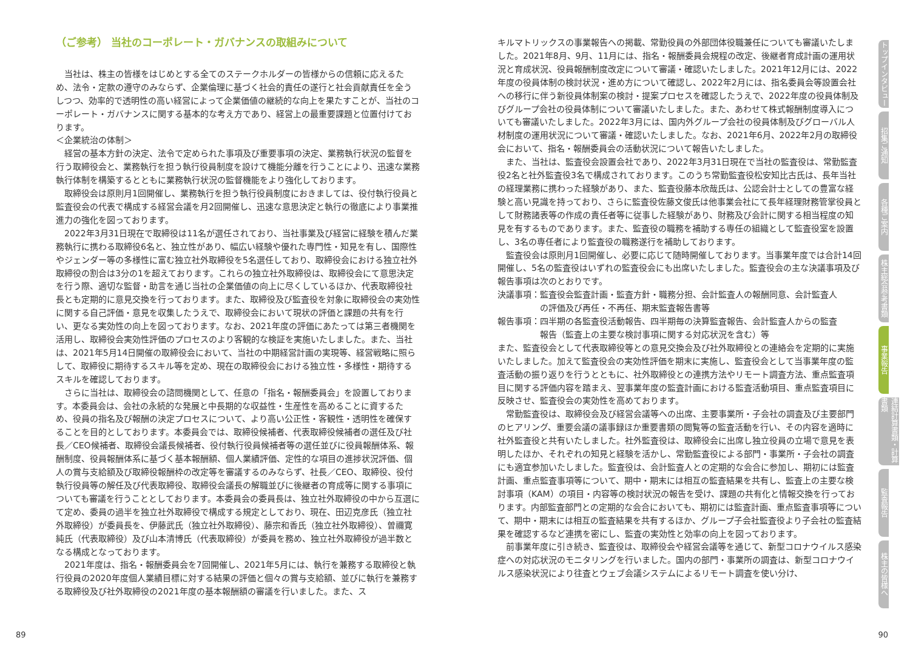（ご参考） 当社のコーポレート・ガバナンスの取組みについて
当社は、株主の皆様をはじめとする全てのステークホルダーの皆様からの信頼に応えるため、法令・定款の遵守のみならず、企業倫理に基づく社会的責任の遂行と社会貢献責任を全うしつつ、効率的で透明性の高い経営によって企業価値の継続的な向上を果たすことが、当社のコーポレート・ガバナンスに関する基本的な考え方であり、経営上の最重要課題と位置付けております。
＜企業統治の体制＞
経営の基本方針の決定、法令で定められた事項及び重要事項の決定、業務執行状況の監督を行う取締役会と、業務執行を担う執行役員制度を設けて機能分離を行うことにより、迅速な業務執行体制を構築するとともに業務執行状況の監督機能をより強化しております。
取締役会は原則月1回開催し、業務執行を担う執行役員制度におきましては、役付執行役員と監査役会の代表で構成する経営会議を月2回開催し、迅速な意思決定と執行の徹底により事業推進力の強化を図っております。
2022年3月31日現在で取締役は11名が選任されており、当社事業及び経営に経験を積んだ業務執行に携わる取締役6名と、独立性があり、幅広い経験や優れた専門性・知見を有し、国際性やジェンダー等の多様性に富む独立社外取締役を5名選任しており、取締役会における独立社外取締役の割合は3分の1を超えております。これらの独立社外取締役は、取締役会にて意思決定を行う際、適切な監督・助言を通じ当社の企業価値の向上に尽くしているほか、代表取締役社長とも定期的に意見交換を行っております。また、取締役及び監査役を対象に取締役会の実効性に関する自己評価・意見を収集したうえで、取締役会において現状の評価と課題の共有を行い、更なる実効性の向上を図っております。なお、2021年度の評価にあたっては第三者機関を活用し、取締役会実効性評価のプロセスのより客観的な検証を実施いたしました。また、当社は、2021年5月14日開催の取締役会において、当社の中期経営計画の実現等、経営戦略に照らして、取締役に期待するスキル等を定め、現在の取締役会における独立性・多様性・期待するスキルを確認しております。
さらに当社は、取締役会の諮問機関として、任意の「指名・報酬委員会」を設置しております。本委員会は、会社の永続的な発展と中長期的な収益性・生産性を高めることに資するため、役員の指名及び報酬の決定プロセスについて、より高い公正性・客観性・透明性を確保することを目的としております。本委員会では、取締役候補者、代表取締役候補者の選任及び社長／CEO候補者、取締役会議長候補者、役付執行役員候補者等の選任並びに役員報酬体系、報酬制度、役員報酬体系に基づく基本報酬額、個人業績評価、定性的な項目の進捗状況評価、個人の賞与支給額及び取締役報酬枠の改定等を審議するのみならず、社長／CEO、取締役、役付執行役員等の解任及び代表取締役、取締役会議長の解職並びに後継者の育成等に関する事項についても審議を行うこととしております。本委員会の委員長は、独立社外取締役の中から互選にて定め、委員の過半を独立社外取締役で構成する規定としており、現在、田辺克彦氏（独立社外取締役）が委員長を、伊藤武氏（独立社外取締役）、藤宗和香氏（独立社外取締役）、曽禰寛純氏（代表取締役）及び山本清博氏（代表取締役）が委員を務め、独立社外取締役が過半数となる構成となっております。
2021年度は、指名・報酬委員会を7回開催し、2021年5月には、執行を兼務する取締役と執行役員の2020年度個人業績目標に対する結果の評価と個々の賞与支給額、並びに執行を兼務する取締役及び社外取締役の2021年度の基本報酬額の審議を行いました。また、ス
キルマトリックスの事業報告への掲載、常勤役員の外部団体役職兼任についても審議いたしました。2021年8月、9月、11月には、指名・報酬委員会規程の改定、後継者育成計画の運用状況と育成状況、役員報酬制度改定について審議・確認いたしました。2021年12月には、2022年度の役員体制の検討状況・進め方について確認し、2022年2月には、指名委員会等設置会社への移行に伴う新役員体制案の検討・提案プロセスを確認したうえで、2022年度の役員体制及びグループ会社の役員体制について審議いたしました。また、あわせて株式報酬制度導入についても審議いたしました。2022年3月には、国内外グループ会社の役員体制及びグローバル人材制度の運用状況について審議・確認いたしました。なお、2021年6月、2022年2月の取締役会において、指名・報酬委員会の活動状況について報告いたしました。
また、当社は、監査役会設置会社であり、2022年3月31日現在で当社の監査役は、常勤監査役2名と社外監査役3名で構成されております。このうち常勤監査役松安知比古氏は、長年当社の経理業務に携わった経験があり、また、監査役藤本欣哉氏は、公認会計士としての豊富な経験と高い見識を持っており、さらに監査役佐藤文俊氏は他事業会社にて長年経理財務管掌役員として財務諸表等の作成の責任者等に従事した経験があり、財務及び会計に関する相当程度の知見を有するものであります。また、監査役の職務を補助する専任の組織として監査役室を設置し、3名の専任者により監査役の職務遂行を補助しております。
監査役会は原則月1回開催し、必要に応じて随時開催しております。当事業年度では合計14回開催し、5名の監査役はいずれの監査役会にも出席いたしました。監査役会の主な決議事項及び報告事項は次のとおりです。
決議事項：監査役会監査計画・監査方針・職務分担、会計監査人の報酬同意、会計監査人
の評価及び再任・不再任、期末監査報告書等
報告事項：四半期の各監査役活動報告、四半期毎の決算監査報告、会計監査人からの監査
報告（監査上の主要な検討事項に関する対応状況を含む）等
また、監査役会として代表取締役等との意見交換会及び社外取締役との連絡会を定期的に実施いたしました。加えて監査役会の実効性評価を期末に実施し、監査役会として当事業年度の監査活動の振り返りを行うとともに、社外取締役との連携方法やリモート調査方法、重点監査項目に関する評価内容を踏まえ、翌事業年度の監査計画における監査活動項目、重点監査項目に反映させ、監査役会の実効性を高めております。
常勤監査役は、取締役会及び経営会議等への出席、主要事業所・子会社の調査及び主要部門のヒアリング、重要会議の議事録ほか重要書類の閲覧等の監査活動を行い、その内容を適時に社外監査役と共有いたしました。社外監査役は、取締役会に出席し独立役員の立場で意見を表明したほか、それぞれの知見と経験を活かし、常勤監査役による部門・事業所・子会社の調査にも適宜参加いたしました。監査役は、会計監査人との定期的な会合に参加し、期初には監査計画、重点監査事項等について、期中・期末には相互の監査結果を共有し、監査上の主要な検討事項（KAM）の項目・内容等の検討状況の報告を受け、課題の共有化と情報交換を行っております。内部監査部門との定期的な会合においても、期初には監査計画、重点監査事項等について、期中・期末には相互の監査結果を共有するほか、グループ子会社監査役より子会社の監査結果を確認するなど連携を密にし、監査の実効性と効率の向上を図っております。
前事業年度に引き続き、監査役は、取締役会や経営会議等を通じて、新型コロナウイルス感染症への対応状況のモニタリングを行いました。国内の部門・事業所の調査は、新型コロナウイルス感染状況により往査とウェブ会議システムによるリモート調査を使い分け、
トップインタビュー
招集ご通知
各種ご案内
株主総会参考書類
事業報告
連結計算書類・計算書類
監査報告
株主の皆様へ
89 90